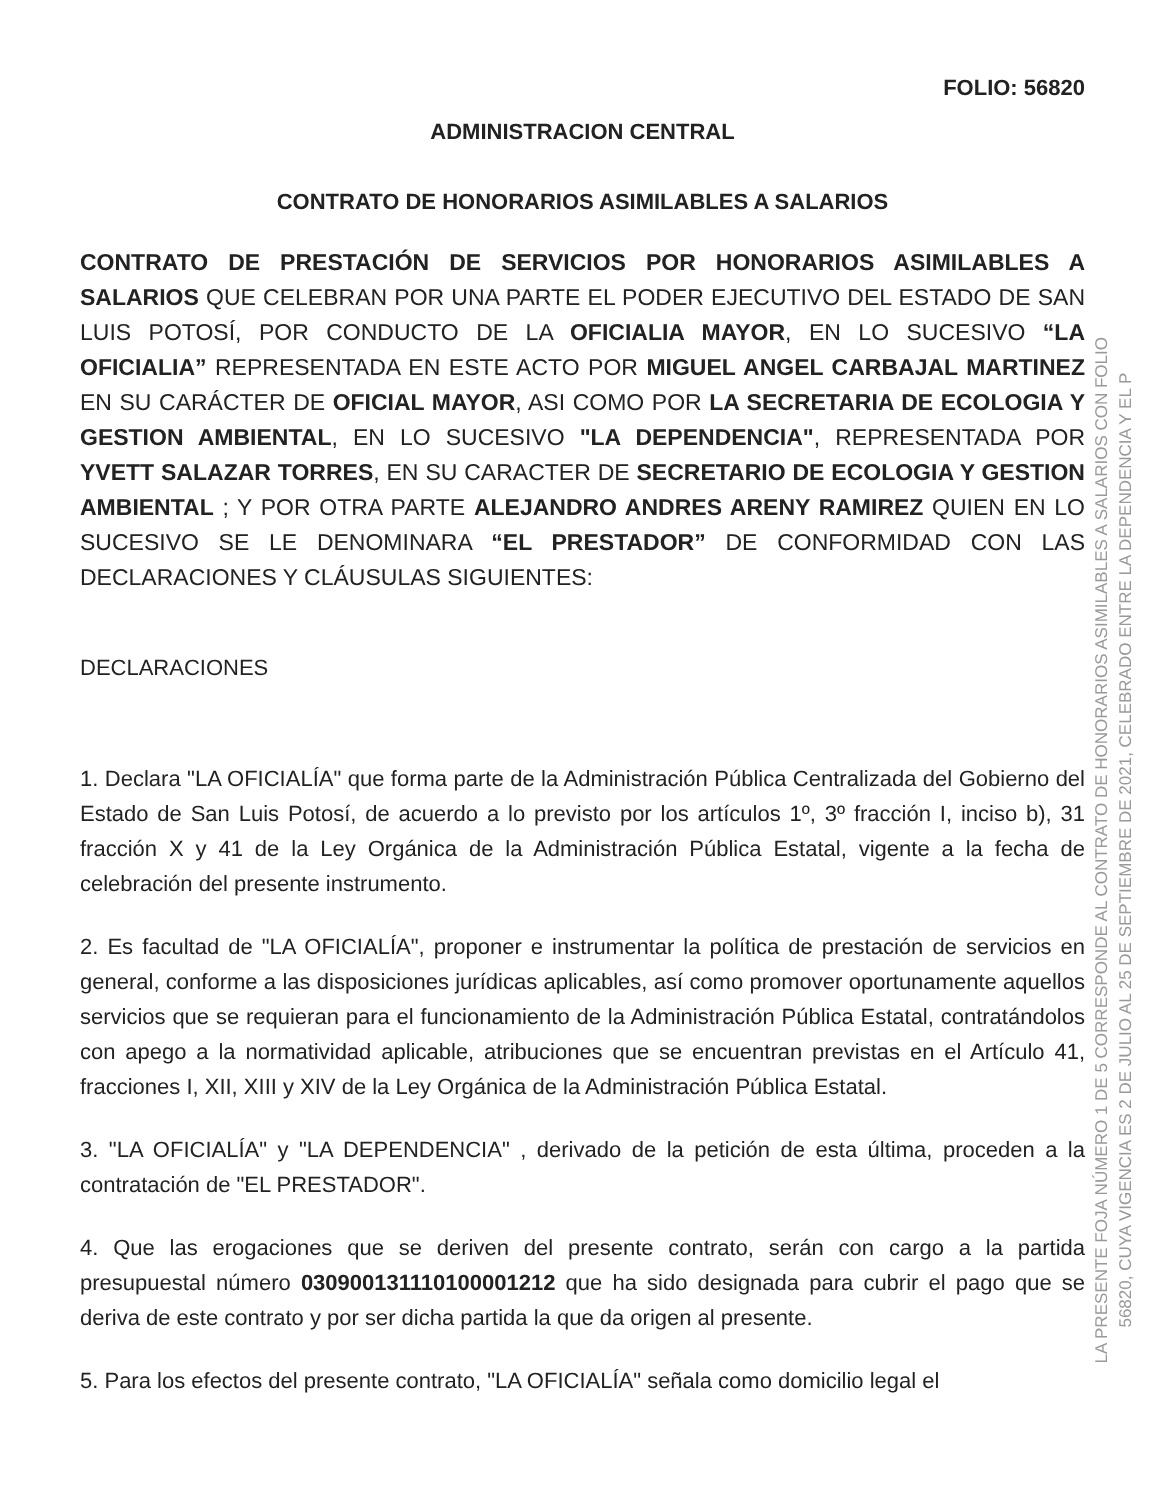FOLIO: 56820
ADMINISTRACION CENTRAL
CONTRATO DE HONORARIOS ASIMILABLES A SALARIOS
CONTRATO DE PRESTACIÓN DE SERVICIOS POR HONORARIOS ASIMILABLES A SALARIOS QUE CELEBRAN POR UNA PARTE EL PODER EJECUTIVO DEL ESTADO DE SAN LUIS POTOSÍ, POR CONDUCTO DE LA OFICIALIA MAYOR, EN LO SUCESIVO “LA OFICIALIA” REPRESENTADA EN ESTE ACTO POR MIGUEL ANGEL CARBAJAL MARTINEZ EN SU CARÁCTER DE OFICIAL MAYOR, ASI COMO POR LA SECRETARIA DE ECOLOGIA Y GESTION AMBIENTAL, EN LO SUCESIVO "LA DEPENDENCIA", REPRESENTADA POR YVETT SALAZAR TORRES, EN SU CARACTER DE SECRETARIO DE ECOLOGIA Y GESTION AMBIENTAL ; Y POR OTRA PARTE ALEJANDRO ANDRES ARENY RAMIREZ QUIEN EN LO SUCESIVO SE LE DENOMINARA “EL PRESTADOR” DE CONFORMIDAD CON LAS DECLARACIONES Y CLÁUSULAS SIGUIENTES:
DECLARACIONES
1. Declara "LA OFICIALÍA" que forma parte de la Administración Pública Centralizada del Gobierno del Estado de San Luis Potosí, de acuerdo a lo previsto por los artículos 1º, 3º fracción I, inciso b), 31 fracción X y 41 de la Ley Orgánica de la Administración Pública Estatal, vigente a la fecha de celebración del presente instrumento.
2. Es facultad de "LA OFICIALÍA", proponer e instrumentar la política de prestación de servicios en general, conforme a las disposiciones jurídicas aplicables, así como promover oportunamente aquellos servicios que se requieran para el funcionamiento de la Administración Pública Estatal, contratándolos con apego a la normatividad aplicable, atribuciones que se encuentran previstas en el Artículo 41, fracciones I, XII, XIII y XIV de la Ley Orgánica de la Administración Pública Estatal.
3. "LA OFICIALÍA" y "LA DEPENDENCIA" , derivado de la petición de esta última, proceden a la contratación de "EL PRESTADOR".
4. Que las erogaciones que se deriven del presente contrato, serán con cargo a la partida presupuestal número 030900131110100001212 que ha sido designada para cubrir el pago que se deriva de este contrato y por ser dicha partida la que da origen al presente.
5. Para los efectos del presente contrato, "LA OFICIALÍA" señala como domicilio legal el
LA PRESENTE FOJA NÚMERO 1 DE 5 CORRESPONDE AL CONTRATO DE HONORARIOS ASIMILABLES A SALARIOS CON FOLIO
56820, CUYA VIGENCIA ES 2 DE JULIO AL 25 DE SEPTIEMBRE DE 2021, CELEBRADO ENTRE LA DEPENDENCIA Y EL P